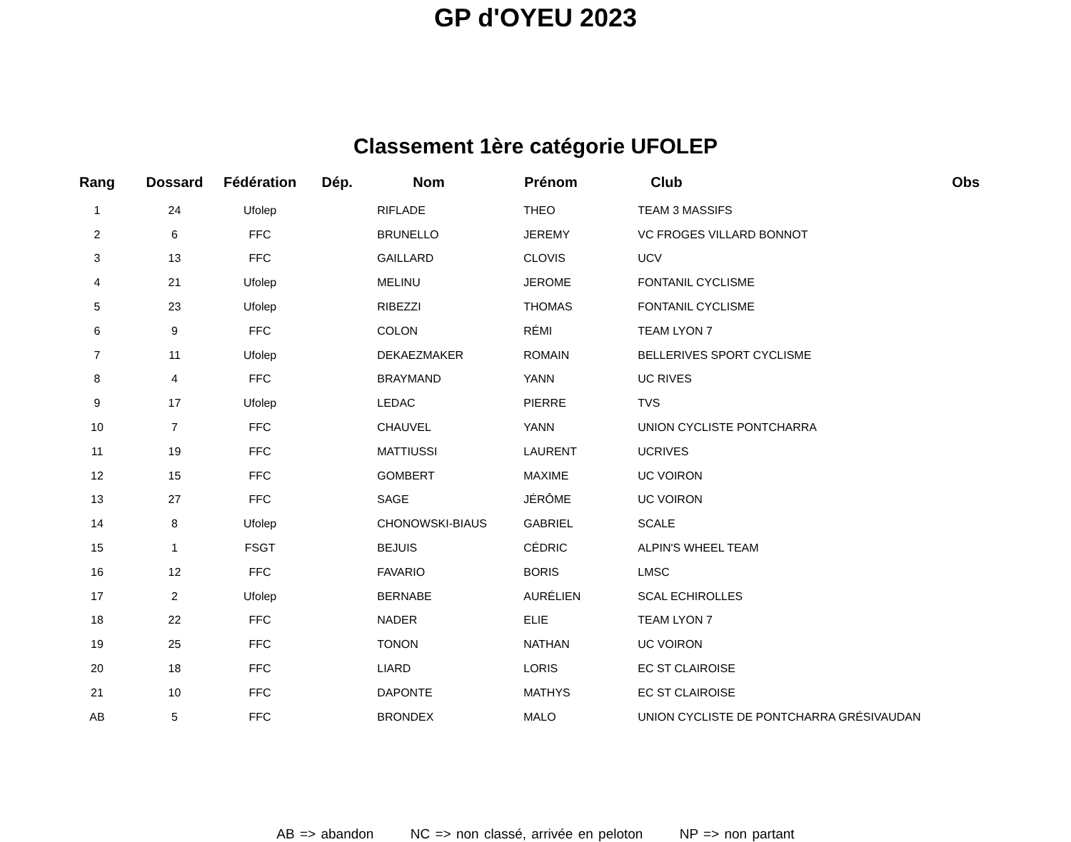GP d'OYEU 2023
Classement 1ère catégorie UFOLEP
| Rang | Dossard | Fédération | Dép. | Nom | Prénom | Club | Obs |
| --- | --- | --- | --- | --- | --- | --- | --- |
| 1 | 24 | Ufolep | | RIFLADE | THEO | TEAM 3 MASSIFS | |
| 2 | 6 | FFC | | BRUNELLO | JEREMY | VC FROGES VILLARD BONNOT | |
| 3 | 13 | FFC | | GAILLARD | CLOVIS | UCV | |
| 4 | 21 | Ufolep | | MELINU | JEROME | FONTANIL CYCLISME | |
| 5 | 23 | Ufolep | | RIBEZZI | THOMAS | FONTANIL CYCLISME | |
| 6 | 9 | FFC | | COLON | RÉMI | TEAM LYON 7 | |
| 7 | 11 | Ufolep | | DEKAEZMAKER | ROMAIN | BELLERIVES SPORT CYCLISME | |
| 8 | 4 | FFC | | BRAYMAND | YANN | UC RIVES | |
| 9 | 17 | Ufolep | | LEDAC | PIERRE | TVS | |
| 10 | 7 | FFC | | CHAUVEL | YANN | UNION CYCLISTE PONTCHARRA | |
| 11 | 19 | FFC | | MATTIUSSI | LAURENT | UCRIVES | |
| 12 | 15 | FFC | | GOMBERT | MAXIME | UC VOIRON | |
| 13 | 27 | FFC | | SAGE | JÉRÔME | UC VOIRON | |
| 14 | 8 | Ufolep | | CHONOWSKI-BIAUS | GABRIEL | SCALE | |
| 15 | 1 | FSGT | | BEJUIS | CÉDRIC | ALPIN'S WHEEL TEAM | |
| 16 | 12 | FFC | | FAVARIO | BORIS | LMSC | |
| 17 | 2 | Ufolep | | BERNABE | AURÉLIEN | SCAL ECHIROLLES | |
| 18 | 22 | FFC | | NADER | ELIE | TEAM LYON 7 | |
| 19 | 25 | FFC | | TONON | NATHAN | UC VOIRON | |
| 20 | 18 | FFC | | LIARD | LORIS | EC ST CLAIROISE | |
| 21 | 10 | FFC | | DAPONTE | MATHYS | EC ST CLAIROISE | |
| AB | 5 | FFC | | BRONDEX | MALO | UNION CYCLISTE DE PONTCHARRA GRÉSIVAUDAN | |
AB => abandon NC => non classé, arrivée en peloton NP => non partant